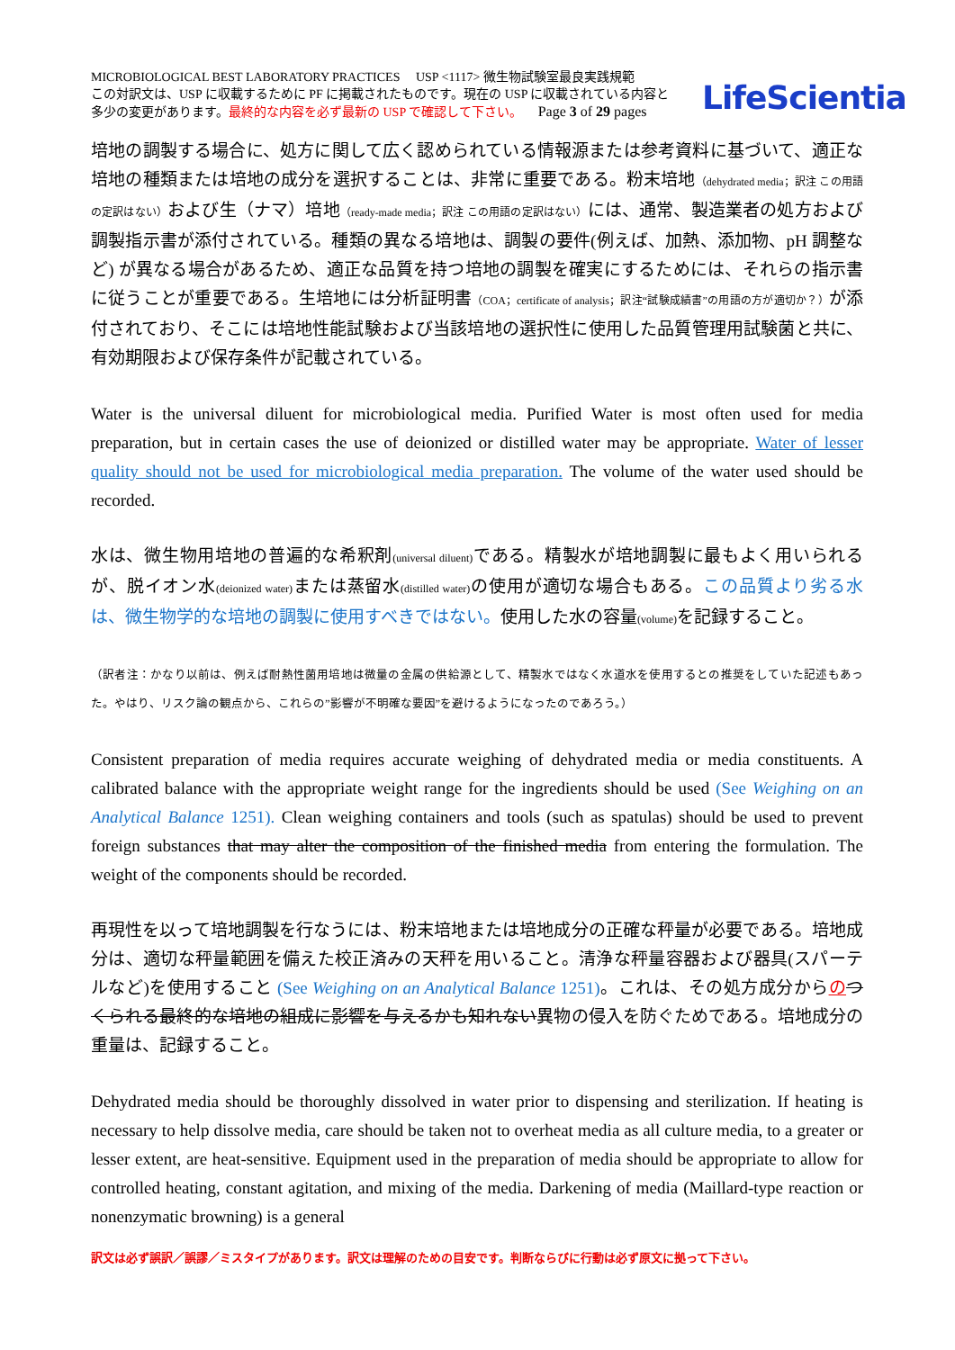MICROBIOLOGICAL BEST LABORATORY PRACTICES USP <1117> 微生物試験室最良実践規範
この対訳文は、USP に収載するために PF に掲載されたものです。現在の USP に収載されている内容と
多少の変更があります。最終的な内容を必ず最新の USP で確認して下さい。 Page 3 of 29 pages
LifeScientia
培地の調製する場合に、処方に関して広く認められている情報源または参考資料に基づいて、適正な培地の種類または培地の成分を選択することは、非常に重要である。粉末培地（dehydrated media；訳注 この用語の定訳はない）および生（ナマ）培地（ready-made media；訳注 この用語の定訳はない）には、通常、製造業者の処方および調製指示書が添付されている。種類の異なる培地は、調製の要件(例えば、加熱、添加物、pH 調整など) が異なる場合があるため、適正な品質を持つ培地の調製を確実にするためには、それらの指示書に従うことが重要である。生培地には分析証明書（COA；certificate of analysis；訳注“試験成績書”の用語の方が適切か？）が添付されており、そこには培地性能試験および当該培地の選択性に使用した品質管理用試験菌と共に、有効期限および保存条件が記載されている。
Water is the universal diluent for microbiological media. Purified Water is most often used for media preparation, but in certain cases the use of deionized or distilled water may be appropriate. Water of lesser quality should not be used for microbiological media preparation. The volume of the water used should be recorded.
水は、微生物用培地の普遍的な希釈剤(universal diluent) である。精製水が培地調製に最もよく用いられるが、脱イオン水(deionized water) または蒸留水(distilled water) の使用が適切な場合もある。この品質より劣る水は、微生物学的な培地の調製に使用すべきではない。使用した水の容量(volume) を記録すること。
（訳者注：かなり以前は、例えば耐熱性菌用培地は微量の金属の供給源として、精製水ではなく水道水を使用するとの推奨をしていた記述もあった。やはり、リスク論の観点から、これらの”影響が不明確な要因”を避けるようになったのであろう。）
Consistent preparation of media requires accurate weighing of dehydrated media or media constituents. A calibrated balance with the appropriate weight range for the ingredients should be used (See Weighing on an Analytical Balance 1251). Clean weighing containers and tools (such as spatulas) should be used to prevent foreign substances that may alter the composition of the finished media from entering the formulation. The weight of the components should be recorded.
再現性を以って培地調製を行なうには、粉末培地または培地成分の正確な秤量が必要である。培地成分は、適切な秤量範囲を備えた校正済みの天秤を用いること。清浄な秤量容器および器具(スパーテルなど)を使用すること (See Weighing on an Analytical Balance 1251)。これは、その処方成分からのつくられる最終的な培地の組成に影響を与えるかも知れない異物の侵入を防ぐためである。培地成分の重量は、記録すること。
Dehydrated media should be thoroughly dissolved in water prior to dispensing and sterilization. If heating is necessary to help dissolve media, care should be taken not to overheat media as all culture media, to a greater or lesser extent, are heat-sensitive. Equipment used in the preparation of media should be appropriate to allow for controlled heating, constant agitation, and mixing of the media. Darkening of media (Maillard-type reaction or nonenzymatic browning) is a general
訳文は必ず誤訳／誤謬／ミスタイプがあります。訳文は理解のための目安です。判断ならびに行動は必ず原文に拠って下さい。